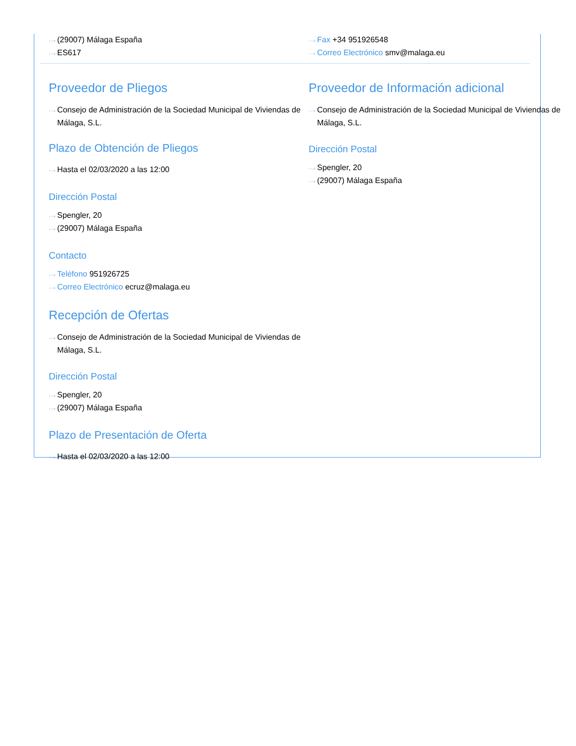···› (29007) Málaga España
···› ES617
···› Fax +34 951926548
···› Correo Electrónico smv@malaga.eu
Proveedor de Pliegos
···› Consejo de Administración de la Sociedad Municipal de Viviendas de Málaga, S.L.
Plazo de Obtención de Pliegos
···› Hasta el 02/03/2020 a las 12:00
Dirección Postal
···› Spengler, 20
···› (29007) Málaga España
Contacto
···› Teléfono 951926725
···› Correo Electrónico ecruz@malaga.eu
Recepción de Ofertas
···› Consejo de Administración de la Sociedad Municipal de Viviendas de Málaga, S.L.
Dirección Postal
···› Spengler, 20
···› (29007) Málaga España
Plazo de Presentación de Oferta
···› Hasta el 02/03/2020 a las 12:00
Proveedor de Información adicional
···› Consejo de Administración de la Sociedad Municipal de Viviendas de Málaga, S.L.
Dirección Postal
···› Spengler, 20
···› (29007) Málaga España